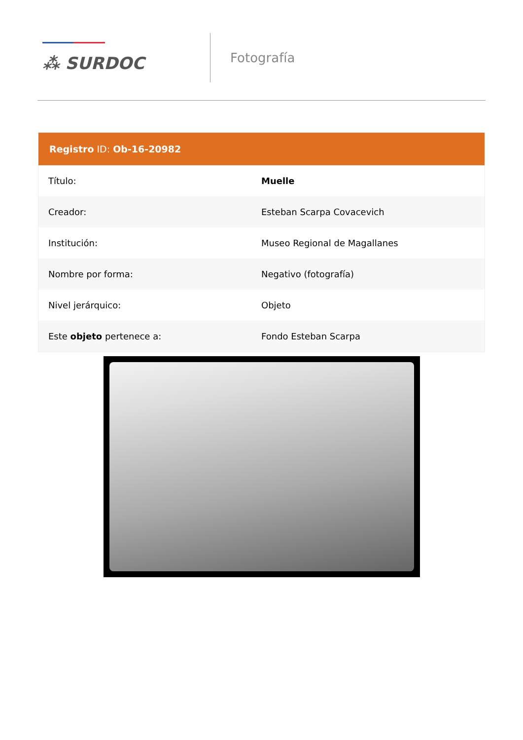⁂ SURDOC
Fotografía
| Registro ID: Ob-16-20982 | |
| --- | --- |
| Título: | Muelle |
| Creador: | Esteban Scarpa Covacevich |
| Institución: | Museo Regional de Magallanes |
| Nombre por forma: | Negativo (fotografía) |
| Nivel jerárquico: | Objeto |
| Este objeto pertenece a: | Fondo Esteban Scarpa |